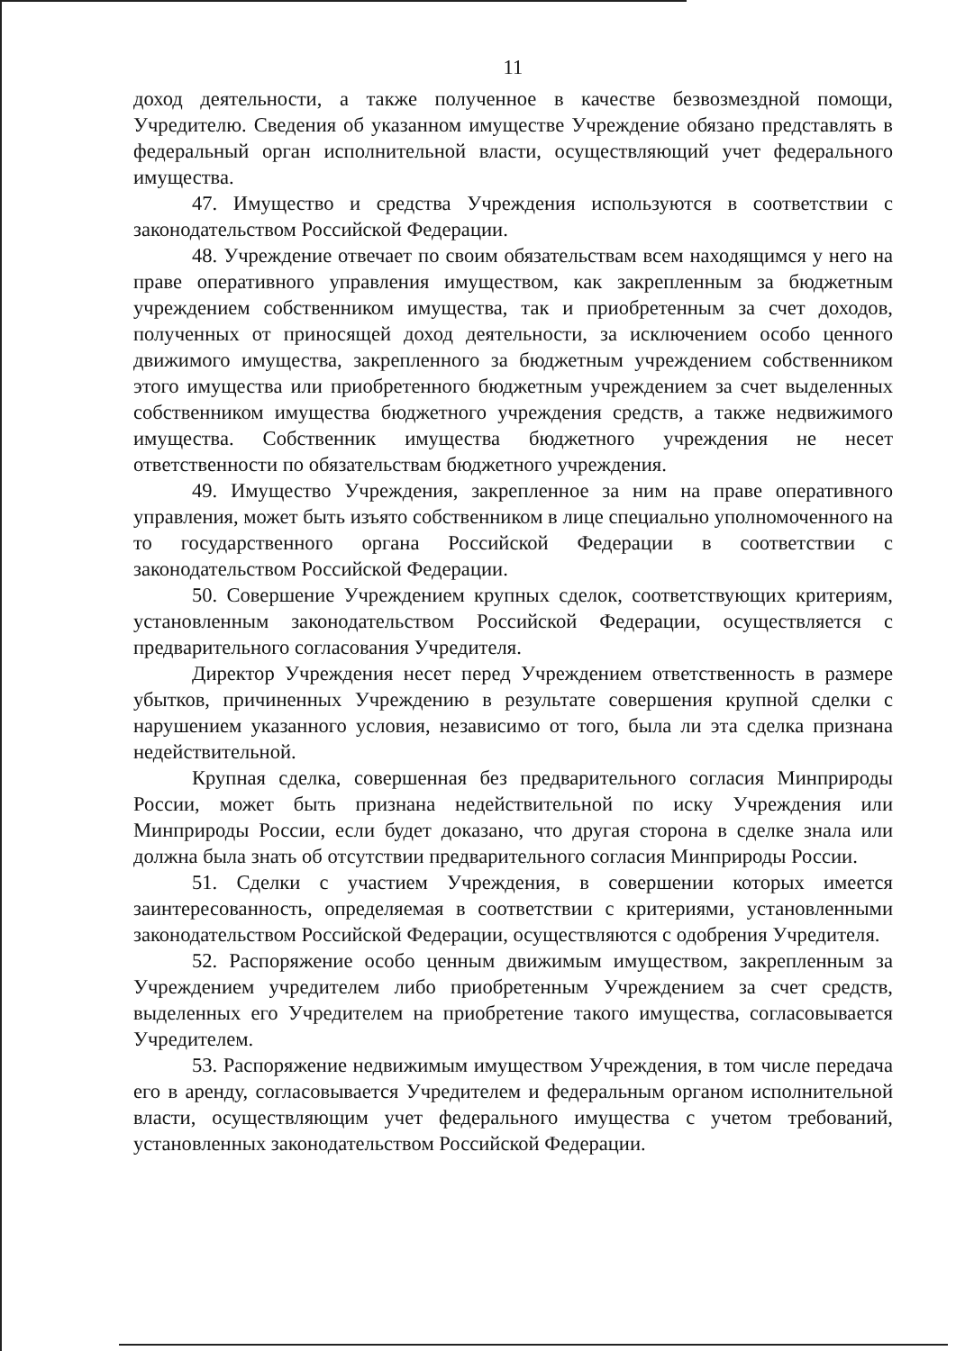11
доход деятельности, а также полученное в качестве безвозмездной помощи, Учредителю. Сведения об указанном имуществе Учреждение обязано представлять в федеральный орган исполнительной власти, осуществляющий учет федерального имущества.
47. Имущество и средства Учреждения используются в соответствии с законодательством Российской Федерации.
48. Учреждение отвечает по своим обязательствам всем находящимся у него на праве оперативного управления имуществом, как закрепленным за бюджетным учреждением собственником имущества, так и приобретенным за счет доходов, полученных от приносящей доход деятельности, за исключением особо ценного движимого имущества, закрепленного за бюджетным учреждением собственником этого имущества или приобретенного бюджетным учреждением за счет выделенных собственником имущества бюджетного учреждения средств, а также недвижимого имущества. Собственник имущества бюджетного учреждения не несет ответственности по обязательствам бюджетного учреждения.
49. Имущество Учреждения, закрепленное за ним на праве оперативного управления, может быть изъято собственником в лице специально уполномоченного на то государственного органа Российской Федерации в соответствии с законодательством Российской Федерации.
50. Совершение Учреждением крупных сделок, соответствующих критериям, установленным законодательством Российской Федерации, осуществляется с предварительного согласования Учредителя.
Директор Учреждения несет перед Учреждением ответственность в размере убытков, причиненных Учреждению в результате совершения крупной сделки с нарушением указанного условия, независимо от того, была ли эта сделка признана недействительной.
Крупная сделка, совершенная без предварительного согласия Минприроды России, может быть признана недействительной по иску Учреждения или Минприроды России, если будет доказано, что другая сторона в сделке знала или должна была знать об отсутствии предварительного согласия Минприроды России.
51. Сделки с участием Учреждения, в совершении которых имеется заинтересованность, определяемая в соответствии с критериями, установленными законодательством Российской Федерации, осуществляются с одобрения Учредителя.
52. Распоряжение особо ценным движимым имуществом, закрепленным за Учреждением учредителем либо приобретенным Учреждением за счет средств, выделенных его Учредителем на приобретение такого имущества, согласовывается Учредителем.
53. Распоряжение недвижимым имуществом Учреждения, в том числе передача его в аренду, согласовывается Учредителем и федеральным органом исполнительной власти, осуществляющим учет федерального имущества с учетом требований, установленных законодательством Российской Федерации.